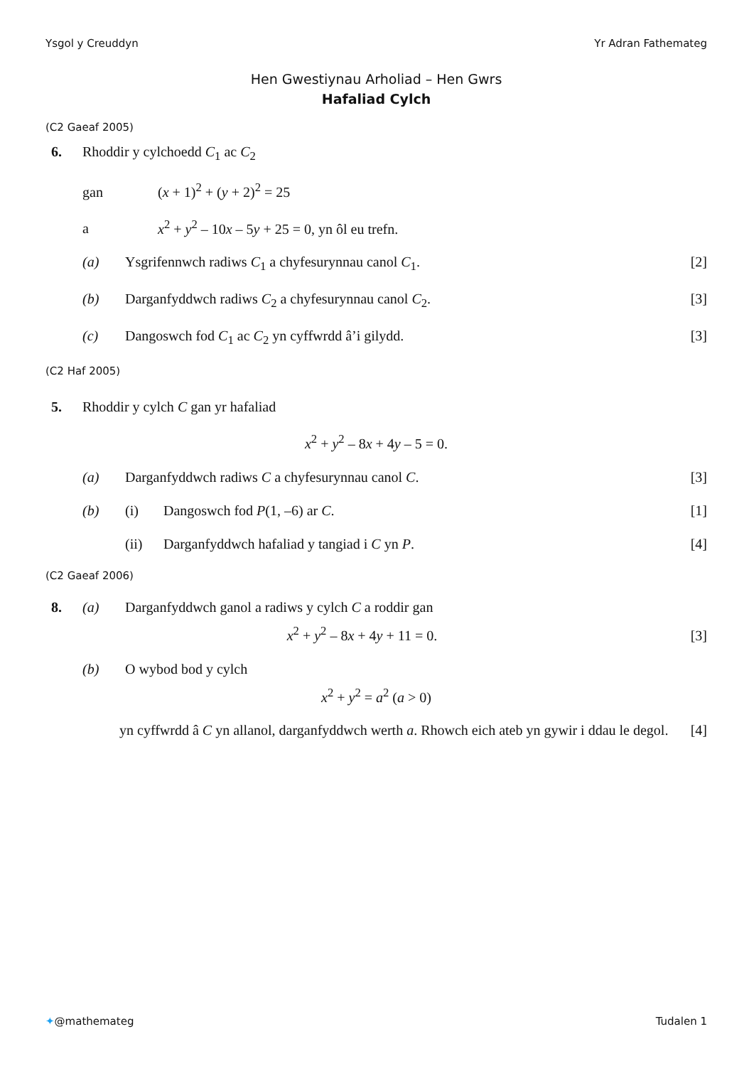Ysgol y Creuddyn Yr Adran Fathemateg
Hen Gwestiynau Arholiad – Hen Gwrs
Hafaliad Cylch
(C2 Gaeaf 2005)
6. Rhoddir y cylchoedd C<sub>1</sub> ac C<sub>2</sub>
gan (x + 1)<sup>2</sup> + (y + 2)<sup>2</sup> = 25
a x<sup>2</sup> + y<sup>2</sup> – 10x – 5y + 25 = 0, yn ôl eu trefn.
(a) Ysgrifennwch radiws C<sub>1</sub> a chyfesurynnau canol C<sub>1</sub>. [2]
(b) Darganfyddwch radiws C<sub>2</sub> a chyfesurynnau canol C<sub>2</sub>. [3]
(c) Dangoswch fod C<sub>1</sub> ac C<sub>2</sub> yn cyffwrdd â’i gilydd. [3]
(C2 Haf 2005)
5. Rhoddir y cylch C gan yr hafaliad
x<sup>2</sup> + y<sup>2</sup> – 8x + 4y – 5 = 0.
(a) Darganfyddwch radiws C a chyfesurynnau canol C. [3]
(b) (i) Dangoswch fod P(1, –6) ar C. [1]
(ii) Darganfyddwch hafaliad y tangiad i C yn P. [4]
(C2 Gaeaf 2006)
8. (a) Darganfyddwch ganol a radiws y cylch C a roddir gan
x<sup>2</sup> + y<sup>2</sup> – 8x + 4y + 11 = 0. [3]
(b) O wybod bod y cylch
x<sup>2</sup> + y<sup>2</sup> = a<sup>2</sup> (a > 0)
yn cyffwrdd â C yn allanol, darganfyddwch werth a. Rhowch eich ateb yn gywir i ddau le degol. [4]
✦@mathemateg Tudalen 1